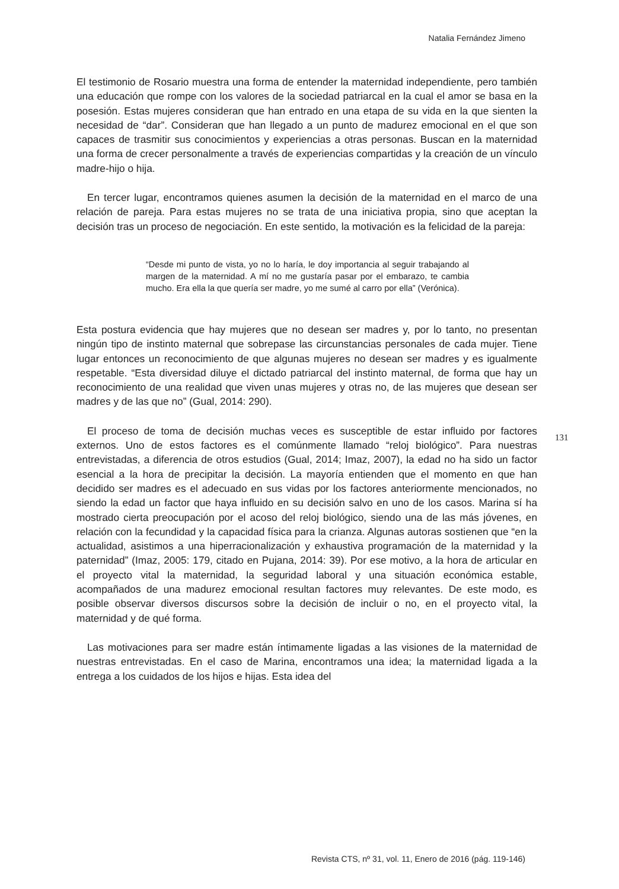Natalia Fernández Jimeno
El testimonio de Rosario muestra una forma de entender la maternidad independiente, pero también una educación que rompe con los valores de la sociedad patriarcal en la cual el amor se basa en la posesión. Estas mujeres consideran que han entrado en una etapa de su vida en la que sienten la necesidad de “dar”. Consideran que han llegado a un punto de madurez emocional en el que son capaces de trasmitir sus conocimientos y experiencias a otras personas. Buscan en la maternidad una forma de crecer personalmente a través de experiencias compartidas y la creación de un vínculo madre-hijo o hija.
En tercer lugar, encontramos quienes asumen la decisión de la maternidad en el marco de una relación de pareja. Para estas mujeres no se trata de una iniciativa propia, sino que aceptan la decisión tras un proceso de negociación. En este sentido, la motivación es la felicidad de la pareja:
“Desde mi punto de vista, yo no lo haría, le doy importancia al seguir trabajando al margen de la maternidad. A mí no me gustaría pasar por el embarazo, te cambia mucho. Era ella la que quería ser madre, yo me sumé al carro por ella” (Verónica).
Esta postura evidencia que hay mujeres que no desean ser madres y, por lo tanto, no presentan ningún tipo de instinto maternal que sobrepase las circunstancias personales de cada mujer. Tiene lugar entonces un reconocimiento de que algunas mujeres no desean ser madres y es igualmente respetable. “Esta diversidad diluye el dictado patriarcal del instinto maternal, de forma que hay un reconocimiento de una realidad que viven unas mujeres y otras no, de las mujeres que desean ser madres y de las que no” (Gual, 2014: 290).
El proceso de toma de decisión muchas veces es susceptible de estar influido por factores externos. Uno de estos factores es el comúnmente llamado “reloj biológico”. Para nuestras entrevistadas, a diferencia de otros estudios (Gual, 2014; Imaz, 2007), la edad no ha sido un factor esencial a la hora de precipitar la decisión. La mayoría entienden que el momento en que han decidido ser madres es el adecuado en sus vidas por los factores anteriormente mencionados, no siendo la edad un factor que haya influido en su decisión salvo en uno de los casos. Marina sí ha mostrado cierta preocupación por el acoso del reloj biológico, siendo una de las más jóvenes, en relación con la fecundidad y la capacidad física para la crianza. Algunas autoras sostienen que “en la actualidad, asistimos a una hiperracionalización y exhaustiva programación de la maternidad y la paternidad” (Imaz, 2005: 179, citado en Pujana, 2014: 39). Por ese motivo, a la hora de articular en el proyecto vital la maternidad, la seguridad laboral y una situación económica estable, acompañados de una madurez emocional resultan factores muy relevantes. De este modo, es posible observar diversos discursos sobre la decisión de incluir o no, en el proyecto vital, la maternidad y de qué forma.
Las motivaciones para ser madre están íntimamente ligadas a las visiones de la maternidad de nuestras entrevistadas. En el caso de Marina, encontramos una idea; la maternidad ligada a la entrega a los cuidados de los hijos e hijas. Esta idea del
131
Revista CTS, nº 31, vol. 11, Enero de 2016 (pág. 119-146)